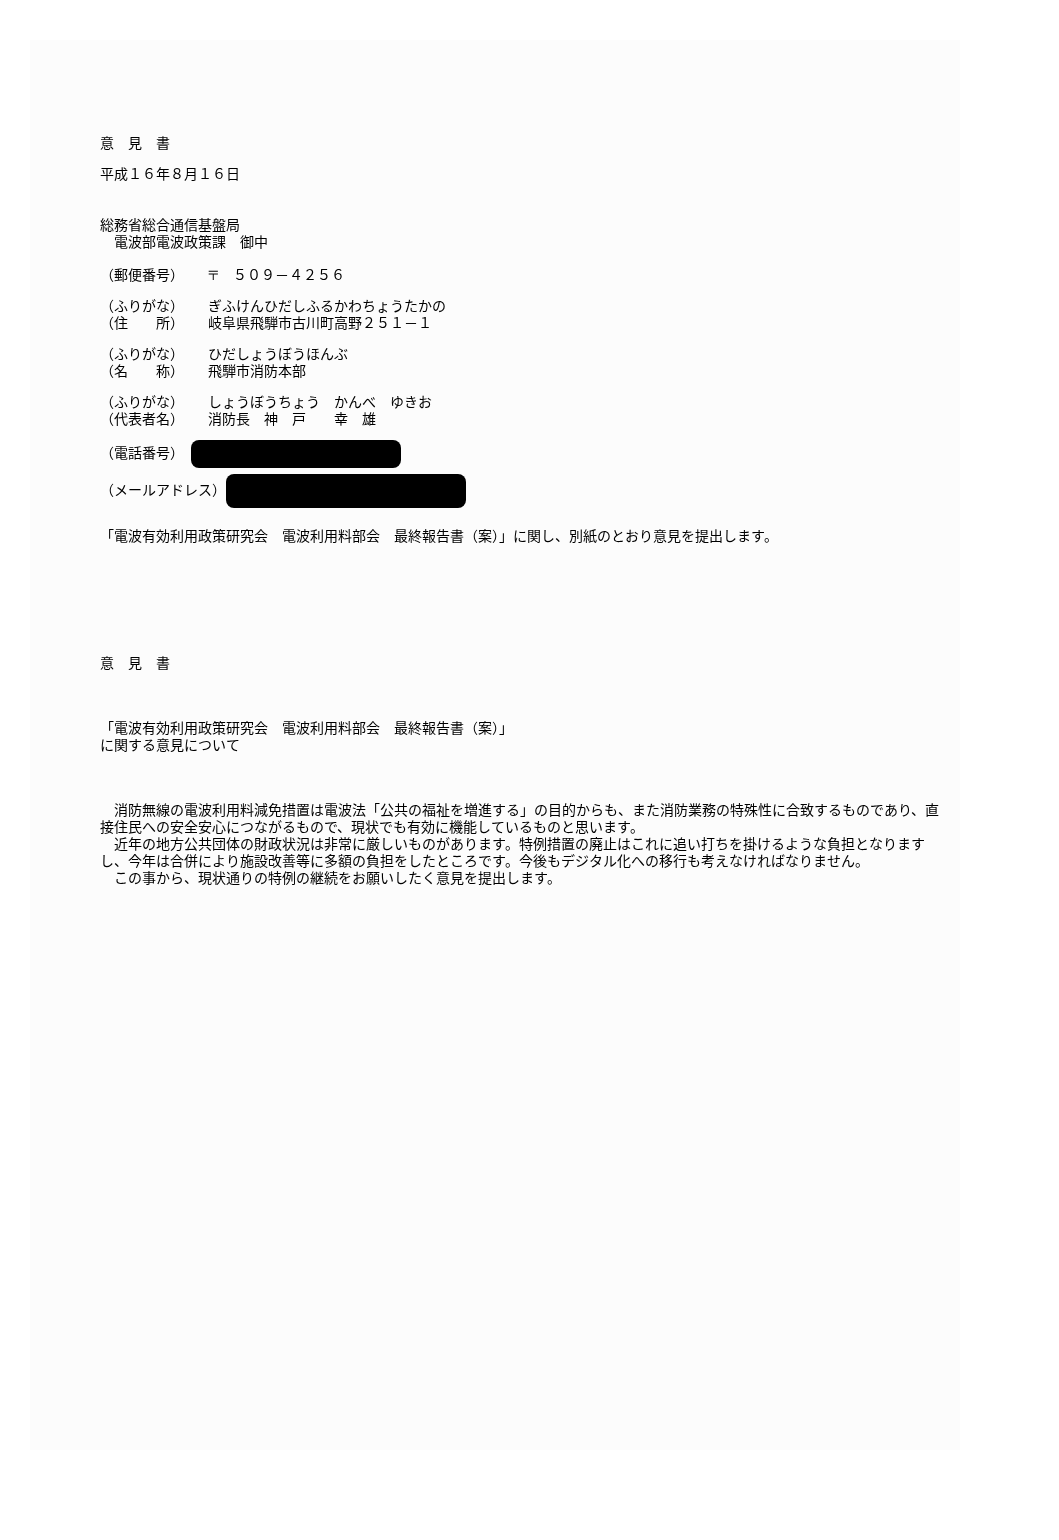意　見　書
平成１６年８月１６日
総務省総合通信基盤局
　電波部電波政策課　御中
（郵便番号） 〒　５０９－４２５６
（ふりがな） ぎふけんひだしふるかわちょうたかの
（住　　所） 岐阜県飛騨市古川町高野２５１－１
（ふりがな） ひだしょうぼうほんぶ
（名　　称） 飛騨市消防本部
（ふりがな） しょうぼうちょう　かんべ　ゆきお
（代表者名） 消防長　神　戸　　幸　雄
（電話番号）　
（メールアドレス）
「電波有効利用政策研究会　電波利用料部会　最終報告書（案）」に関し、別紙のとおり意見を提出します。
意　見　書
「電波有効利用政策研究会　電波利用料部会　最終報告書（案）」
に関する意見について
　消防無線の電波利用料減免措置は電波法「公共の福祉を増進する」の目的からも、また消防業務の特殊性に合致するものであり、直接住民への安全安心につながるもので、現状でも有効に機能しているものと思います。
　近年の地方公共団体の財政状況は非常に厳しいものがあります。特例措置の廃止はこれに追い打ちを掛けるような負担となりますし、今年は合併により施設改善等に多額の負担をしたところです。今後もデジタル化への移行も考えなければなりません。
　この事から、現状通りの特例の継続をお願いしたく意見を提出します。